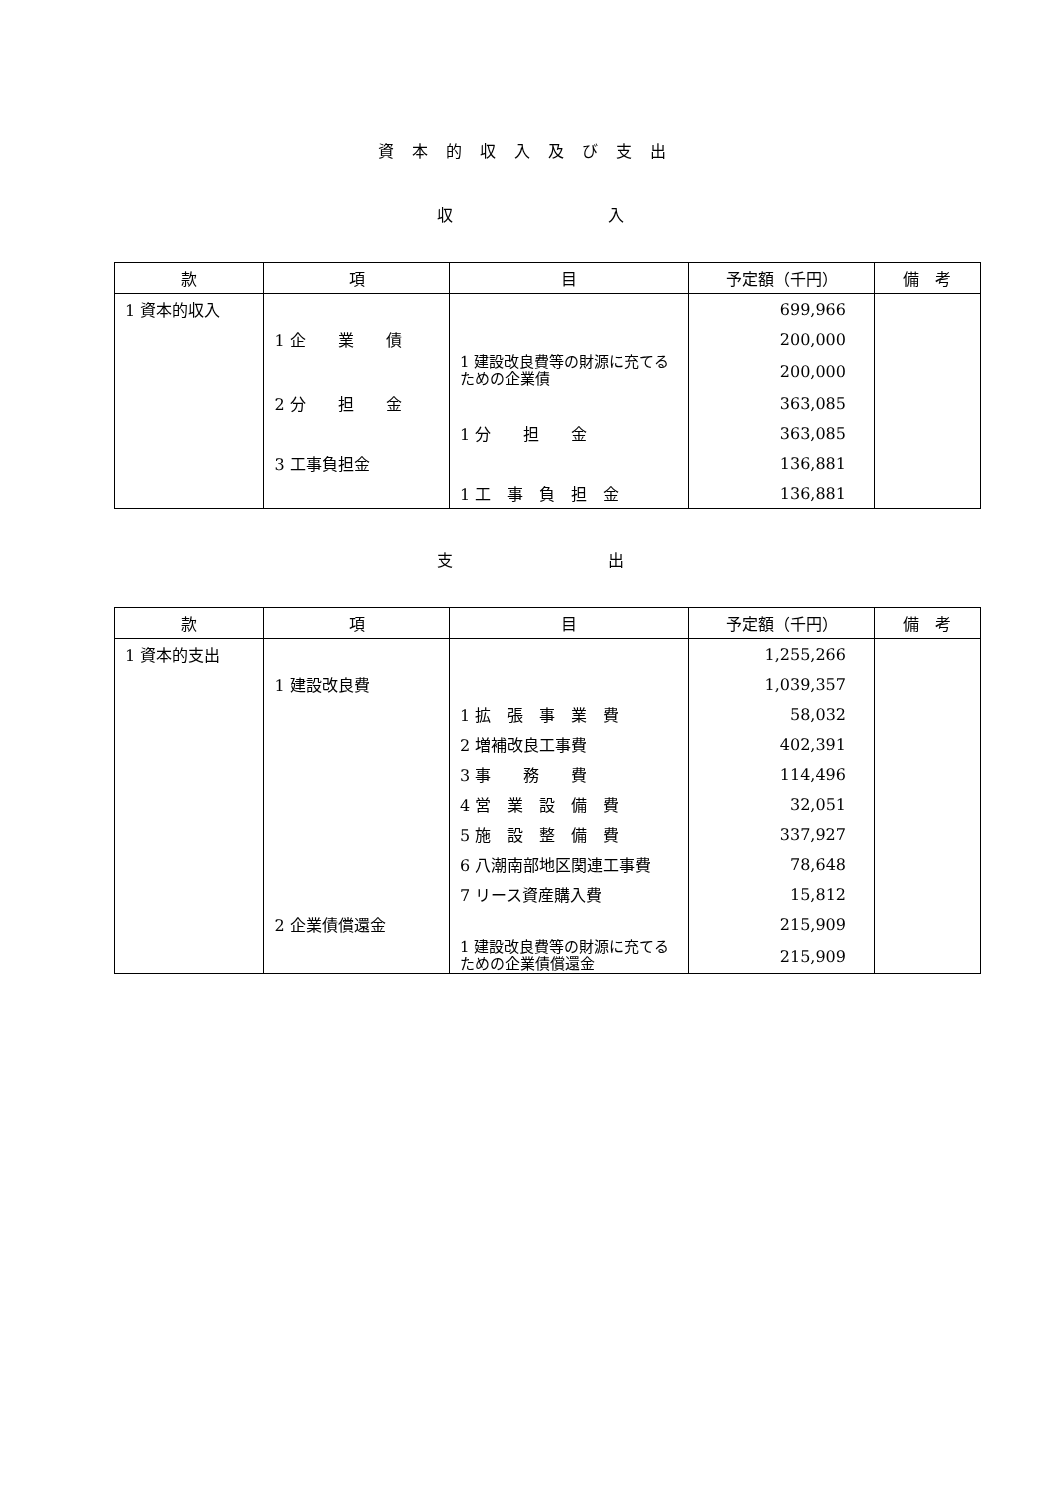資本的収入及び支出
収 入
| 款 | 項 | 目 | 予定額（千円） | 備 考 |
| --- | --- | --- | --- | --- |
| 1 資本的収入 | | | 699,966 | |
| | 1 企 業 債 | | 200,000 | |
| | | 1 建設改良費等の財源に充てるための企業債 | 200,000 | |
| | 2 分 担 金 | | 363,085 | |
| | | 1 分 担 金 | 363,085 | |
| | 3 工事負担金 | | 136,881 | |
| | | 1 工 事 負 担 金 | 136,881 | |
支 出
| 款 | 項 | 目 | 予定額（千円） | 備 考 |
| --- | --- | --- | --- | --- |
| 1 資本的支出 | | | 1,255,266 | |
| | 1 建設改良費 | | 1,039,357 | |
| | | 1 拡 張 事 業 費 | 58,032 | |
| | | 2 増補改良工事費 | 402,391 | |
| | | 3 事 務 費 | 114,496 | |
| | | 4 営 業 設 備 費 | 32,051 | |
| | | 5 施 設 整 備 費 | 337,927 | |
| | | 6 八潮南部地区関連工事費 | 78,648 | |
| | | 7 リース資産購入費 | 15,812 | |
| | 2 企業債償還金 | | 215,909 | |
| | | 1 建設改良費等の財源に充てるための企業債償還金 | 215,909 | |